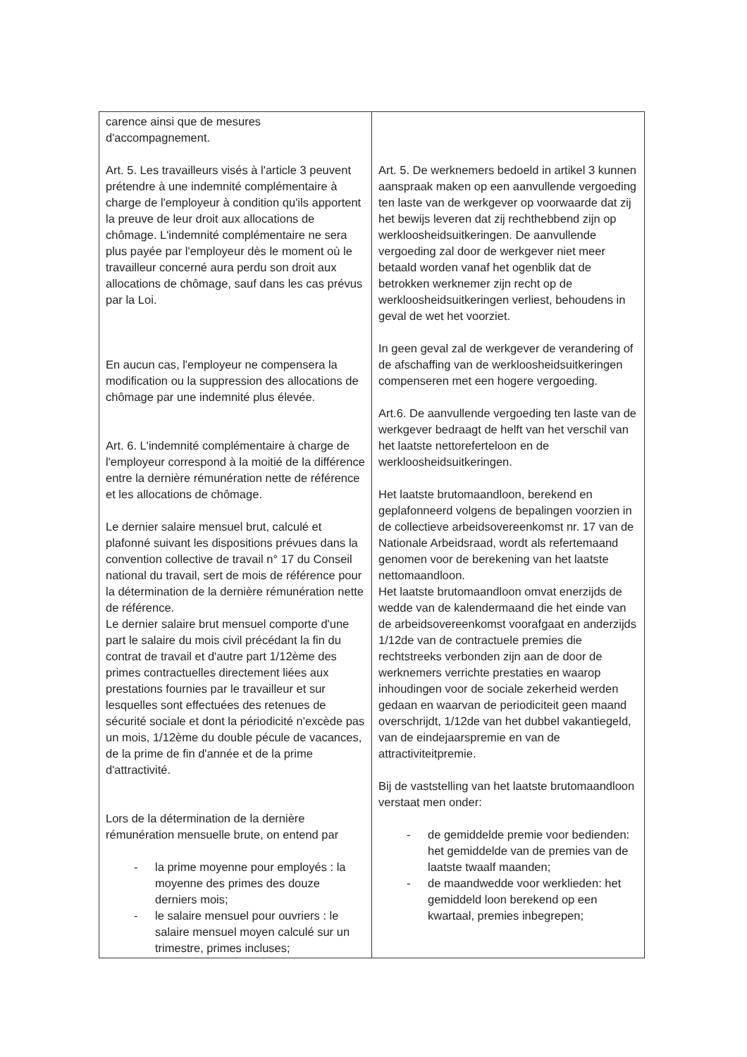| carence ainsi que de mesures d'accompagnement. Art. 5. Les travailleurs visés à l'article 3 peuvent prétendre à une indemnité complémentaire à charge de l'employeur à condition qu'ils apportent la preuve de leur droit aux allocations de chômage. L'indemnité complémentaire ne sera plus payée par l'employeur dès le moment où le travailleur concerné aura perdu son droit aux allocations de chômage, sauf dans les cas prévus par la Loi. En aucun cas, l'employeur ne compensera la modification ou la suppression des allocations de chômage par une indemnité plus élevée. Art. 6. L'indemnité complémentaire à charge de l'employeur correspond à la moitié de la différence entre la dernière rémunération nette de référence et les allocations de chômage. Le dernier salaire mensuel brut, calculé et plafonné suivant les dispositions prévues dans la convention collective de travail n° 17 du Conseil national du travail, sert de mois de référence pour la détermination de la dernière rémunération nette de référence. Le dernier salaire brut mensuel comporte d'une part le salaire du mois civil précédant la fin du contrat de travail et d'autre part 1/12ème des primes contractuelles directement liées aux prestations fournies par le travailleur et sur lesquelles sont effectuées des retenues de sécurité sociale et dont la périodicité n'excède pas un mois, 1/12ème du double pécule de vacances, de la prime de fin d'année et de la prime d'attractivité. Lors de la détermination de la dernière rémunération mensuelle brute, on entend par - la prime moyenne pour employés : la moyenne des primes des douze derniers mois; - le salaire mensuel pour ouvriers : le salaire mensuel moyen calculé sur un trimestre, primes incluses; | Art. 5. De werknemers bedoeld in artikel 3 kunnen aanspraak maken op een aanvullende vergoeding ten laste van de werkgever op voorwaarde dat zij het bewijs leveren dat zij rechthebbend zijn op werkloosheidsuitkeringen. De aanvullende vergoeding zal door de werkgever niet meer betaald worden vanaf het ogenblik dat de betrokken werknemer zijn recht op de werkloosheidsuitkeringen verliest, behoudens in geval de wet het voorziet. In geen geval zal de werkgever de verandering of de afschaffing van de werkloosheidsuitkeringen compenseren met een hogere vergoeding. Art.6. De aanvullende vergoeding ten laste van de werkgever bedraagt de helft van het verschil van het laatste nettoreferteloon en de werkloosheidsuitkeringen. Het laatste brutomaandloon, berekend en geplafonneerd volgens de bepalingen voorzien in de collectieve arbeidsovereenkomst nr. 17 van de Nationale Arbeidsraad, wordt als refertemaand genomen voor de berekening van het laatste nettomaandloon. Het laatste brutomaandloon omvat enerzijds de wedde van de kalendermaand die het einde van de arbeidsovereenkomst voorafgaat en anderzijds 1/12de van de contractuele premies die rechtstreeks verbonden zijn aan de door de werknemers verrichte prestaties en waarop inhoudingen voor de sociale zekerheid werden gedaan en waarvan de periodiciteit geen maand overschrijdt, 1/12de van het dubbel vakantiegeld, van de eindejaarspremie en van de attractiviteitpremie. Bij de vaststelling van het laatste brutomaandloon verstaat men onder: - de gemiddelde premie voor bedienden: het gemiddelde van de premies van de laatste twaalf maanden; - de maandwedde voor werklieden: het gemiddeld loon berekend op een kwartaal, premies inbegrepen; |